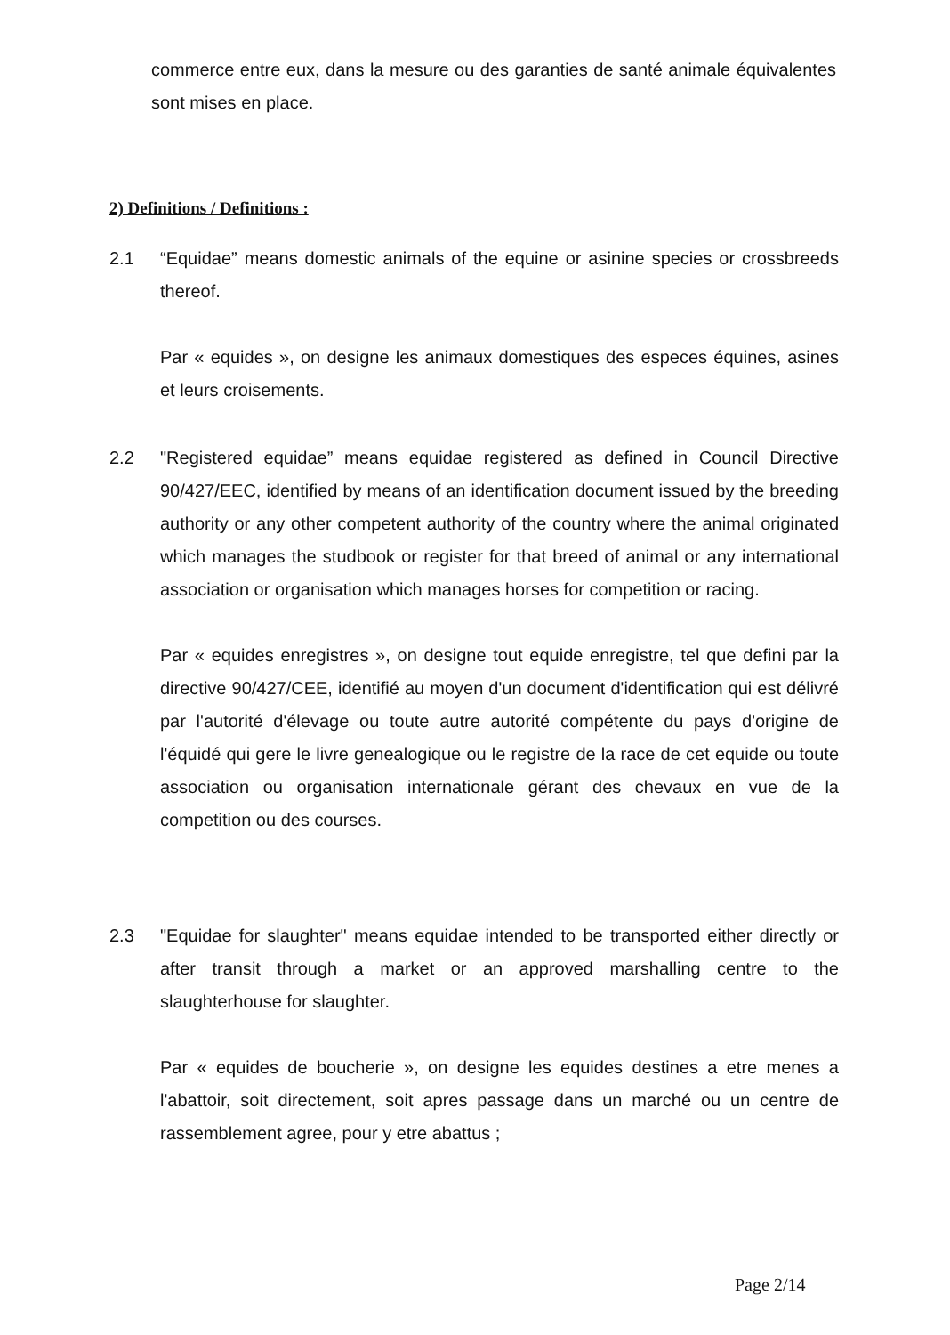commerce entre eux, dans la mesure ou des garanties de santé animale équivalentes sont mises en place.
2) Definitions / Definitions :
2.1 “Equidae” means domestic animals of the equine or asinine species or crossbreeds thereof.
Par « equides », on designe les animaux domestiques des especes équines, asines et leurs croisements.
2.2 "Registered equidae” means equidae registered as defined in Council Directive 90/427/EEC, identified by means of an identification document issued by the breeding authority or any other competent authority of the country where the animal originated which manages the studbook or register for that breed of animal or any international association or organisation which manages horses for competition or racing.
Par « equides enregistres », on designe tout equide enregistre, tel que defini par la directive 90/427/CEE, identifié au moyen d'un document d'identification qui est délivré par l'autorité d'élevage ou toute autre autorité compétente du pays d'origine de l'équidé qui gere le livre genealogique ou le registre de la race de cet equide ou toute association ou organisation internationale gérant des chevaux en vue de la competition ou des courses.
2.3 "Equidae for slaughter" means equidae intended to be transported either directly or after transit through a market or an approved marshalling centre to the slaughterhouse for slaughter.
Par « equides de boucherie », on designe les equides destines a etre menes a l'abattoir, soit directement, soit apres passage dans un marché ou un centre de rassemblement agree, pour y etre abattus ;
Page 2/14